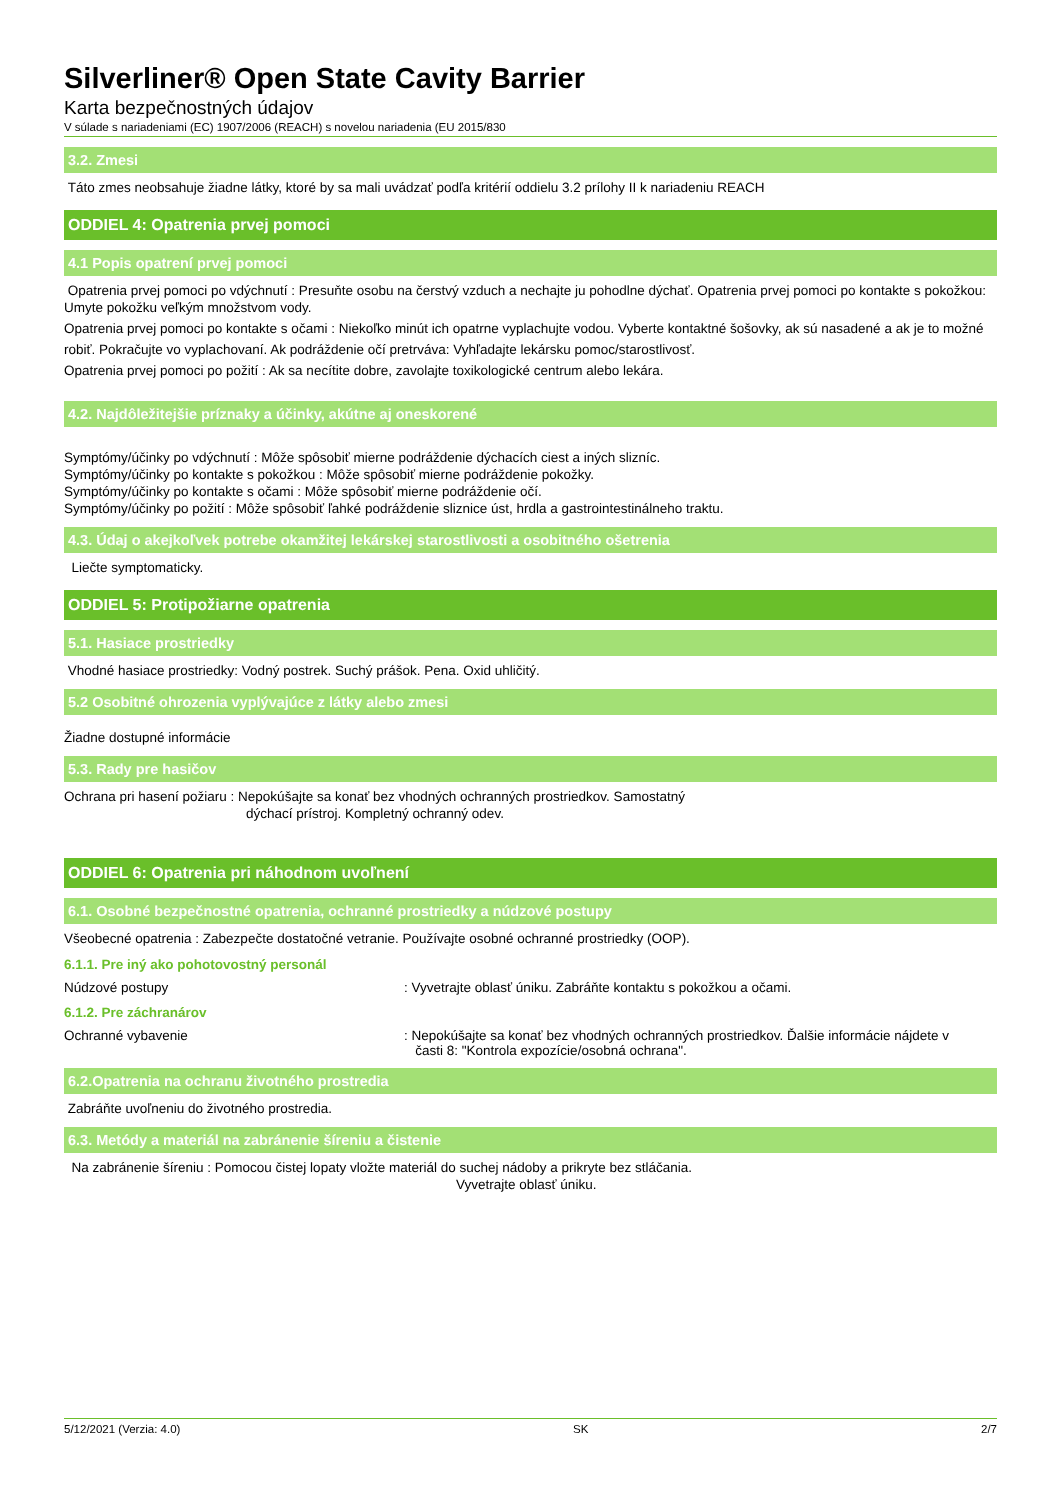Silverliner® Open State Cavity Barrier
Karta bezpečnostných údajov
V súlade s nariadeniami (EC) 1907/2006 (REACH) s novelou nariadenia (EU 2015/830
3.2. Zmesi
Táto zmes neobsahuje žiadne látky, ktoré by sa mali uvádzať podľa kritérií oddielu 3.2 prílohy II k nariadeniu REACH
ODDIEL 4: Opatrenia prvej pomoci
4.1 Popis opatrení prvej pomoci
Opatrenia prvej pomoci po vdýchnutí : Presuňte osobu na čerstvý vzduch a nechajte ju pohodlne dýchať. Opatrenia prvej pomoci po kontakte s pokožkou: Umyte pokožku veľkým množstvom vody.
Opatrenia prvej pomoci po kontakte s očami : Niekoľko minút ich opatrne vyplachujte vodou. Vyberte kontaktné šošovky, ak sú nasadené a ak je to možné
robiť. Pokračujte vo vyplachovaní. Ak podráždenie očí pretrváva: Vyhľadajte lekársku pomoc/starostlivosť.
Opatrenia prvej pomoci po požití : Ak sa necítite dobre, zavolajte toxikologické centrum alebo lekára.
4.2. Najdôležitejšie príznaky a účinky, akútne aj oneskorené
Symptómy/účinky po vdýchnutí : Môže spôsobiť mierne podráždenie dýchacích ciest a iných slizníc.
Symptómy/účinky po kontakte s pokožkou : Môže spôsobiť mierne podráždenie pokožky.
Symptómy/účinky po kontakte s očami : Môže spôsobiť mierne podráždenie očí.
Symptómy/účinky po požití : Môže spôsobiť ľahké podráždenie sliznice úst, hrdla a gastrointestinálneho traktu.
4.3. Údaj o akejkoľvek potrebe okamžitej lekárskej starostlivosti a osobitného ošetrenia
Liečte symptomaticky.
ODDIEL 5: Protipožiarne opatrenia
5.1. Hasiace prostriedky
Vhodné hasiace prostriedky: Vodný postrek. Suchý prášok. Pena. Oxid uhličitý.
5.2 Osobitné ohrozenia vyplývajúce z látky alebo zmesi
Žiadne dostupné informácie
5.3. Rady pre hasičov
Ochrana pri hasení požiaru : Nepokúšajte sa konať bez vhodných ochranných prostriedkov. Samostatný
dýchací prístroj. Kompletný ochranný odev.
ODDIEL 6: Opatrenia pri náhodnom uvoľnení
6.1. Osobné bezpečnostné opatrenia, ochranné prostriedky a núdzové postupy
Všeobecné opatrenia : Zabezpečte dostatočné vetranie. Používajte osobné ochranné prostriedky (OOP).
6.1.1. Pre iný ako pohotovostný personál
Núdzové postupy : Vyvetrajte oblasť úniku. Zabráňte kontaktu s pokožkou a očami.
6.1.2. Pre záchranárov
Ochranné vybavenie : Nepokúšajte sa konať bez vhodných ochranných prostriedkov. Ďalšie informácie nájdete v
časti 8: "Kontrola expozície/osobná ochrana".
6.2.Opatrenia na ochranu životného prostredia
Zabráňte uvoľneniu do životného prostredia.
6.3. Metódy a materiál na zabránenie šíreniu a čistenie
Na zabránenie šíreniu : Pomocou čistej lopaty vložte materiál do suchej nádoby a prikryte bez stláčania.
Vyvetrajte oblasť úniku.
5/12/2021 (Verzia: 4.0) SK 2/7